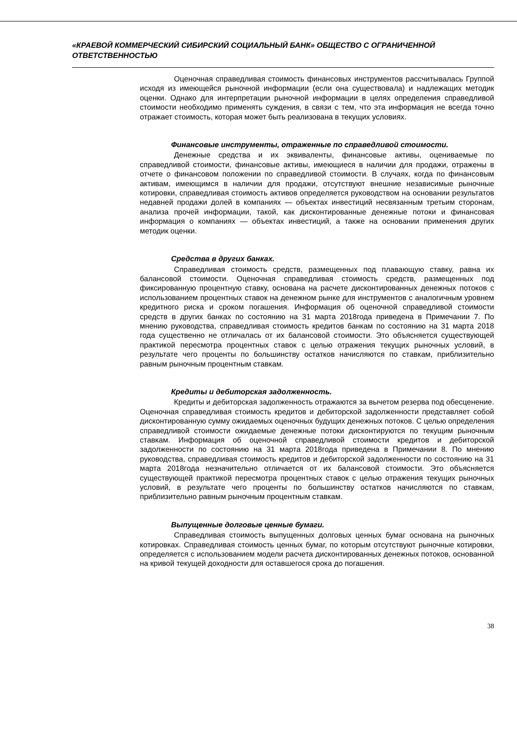«КРАЕВОЙ КОММЕРЧЕСКИЙ СИБИРСКИЙ СОЦИАЛЬНЫЙ БАНК» ОБЩЕСТВО С ОГРАНИЧЕННОЙ ОТВЕТСТВЕННОСТЬЮ
Оценочная справедливая стоимость финансовых инструментов рассчитывалась Группой исходя из имеющейся рыночной информации (если она существовала) и надлежащих методик оценки. Однако для интерпретации рыночной информации в целях определения справедливой стоимости необходимо применять суждения, в связи с тем, что эта информация не всегда точно отражает стоимость, которая может быть реализована в текущих условиях.
Финансовые инструменты, отраженные по справедливой стоимости.
Денежные средства и их эквиваленты, финансовые активы, оцениваемые по справедливой стоимости, финансовые активы, имеющиеся в наличии для продажи, отражены в отчете о финансовом положении по справедливой стоимости. В случаях, когда по финансовым активам, имеющимся в наличии для продажи, отсутствуют внешние независимые рыночные котировки, справедливая стоимость активов определяется руководством на основании результатов недавней продажи долей в компаниях — объектах инвестиций несвязанным третьим сторонам, анализа прочей информации, такой, как дисконтированные денежные потоки и финансовая информация о компаниях — объектах инвестиций, а также на основании применения других методик оценки.
Средства в других банках.
Справедливая стоимость средств, размещенных под плавающую ставку, равна их балансовой стоимости. Оценочная справедливая стоимость средств, размещенных под фиксированную процентную ставку, основана на расчете дисконтированных денежных потоков с использованием процентных ставок на денежном рынке для инструментов с аналогичным уровнем кредитного риска и сроком погашения. Информация об оценочной справедливой стоимости средств в других банках по состоянию на 31 марта 2018года приведена в Примечании 7. По мнению руководства, справедливая стоимость кредитов банкам по состоянию на 31 марта 2018 года существенно не отличалась от их балансовой стоимости. Это объясняется существующей практикой пересмотра процентных ставок с целью отражения текущих рыночных условий, в результате чего проценты по большинству остатков начисляются по ставкам, приблизительно равным рыночным процентным ставкам.
Кредиты и дебиторская задолженность.
Кредиты и дебиторская задолженность отражаются за вычетом резерва под обесценение. Оценочная справедливая стоимость кредитов и дебиторской задолженности представляет собой дисконтированную сумму ожидаемых оценочных будущих денежных потоков. С целью определения справедливой стоимости ожидаемые денежные потоки дисконтируются по текущим рыночным ставкам. Информация об оценочной справедливой стоимости кредитов и дебиторской задолженности по состоянию на 31 марта 2018года приведена в Примечании 8. По мнению руководства, справедливая стоимость кредитов и дебиторской задолженности по состоянию на 31 марта 2018года незначительно отличается от их балансовой стоимости. Это объясняется существующей практикой пересмотра процентных ставок с целью отражения текущих рыночных условий, в результате чего проценты по большинству остатков начисляются по ставкам, приблизительно равным рыночным процентным ставкам.
Выпущенные долговые ценные бумаги.
Справедливая стоимость выпущенных долговых ценных бумаг основана на рыночных котировках. Справедливая стоимость ценных бумаг, по которым отсутствуют рыночные котировки, определяется с использованием модели расчета дисконтированных денежных потоков, основанной на кривой текущей доходности для оставшегося срока до погашения.
38